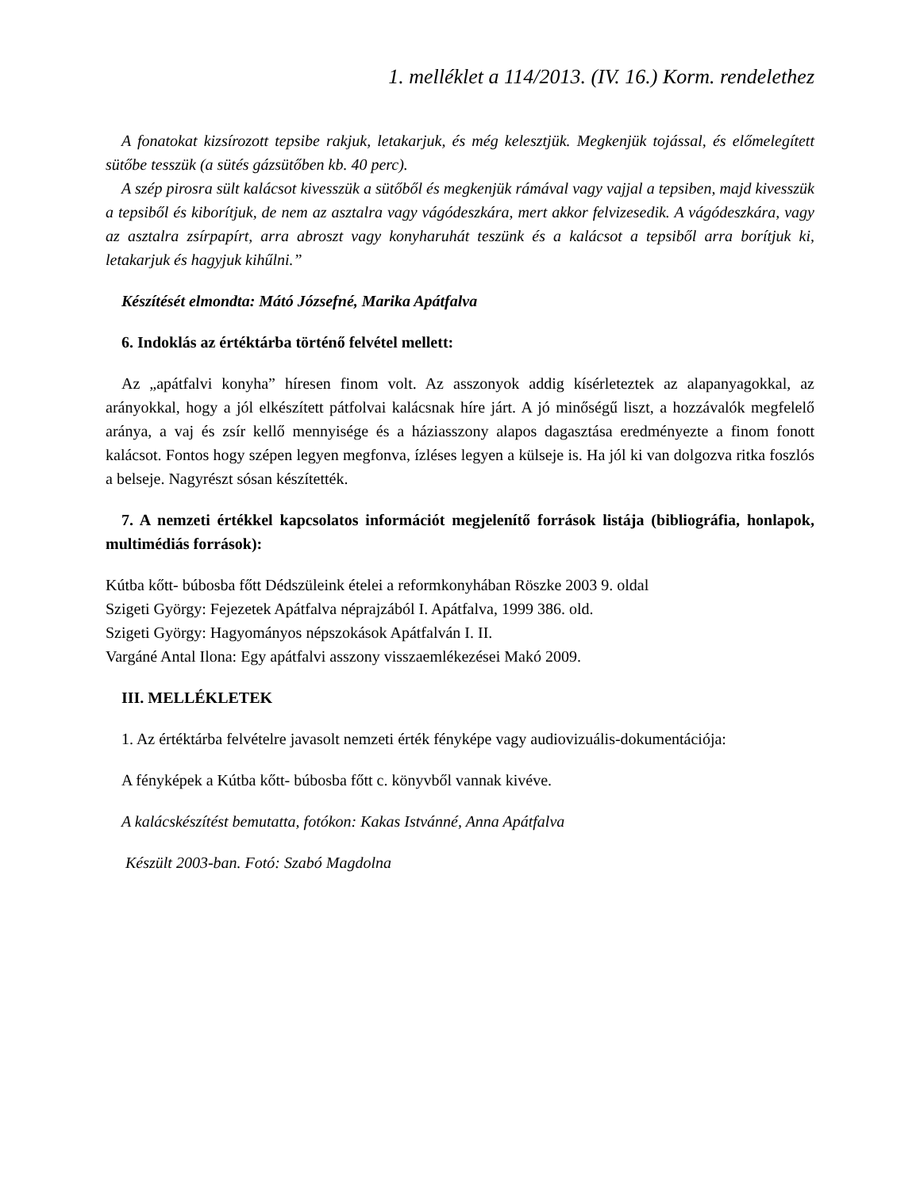1. melléklet a 114/2013. (IV. 16.) Korm. rendelethez
A fonatokat kizsírozott tepsibe rakjuk, letakarjuk, és még kelesztjük. Megkenjük tojással, és előmelegített sütőbe tesszük (a sütés gázsütőben kb. 40 perc).
A szép pirosra sült kalácsot kivesszük a sütőből és megkenjük rámával vagy vajjal a tepsiben, majd kivesszük a tepsiből és kiborítjuk, de nem az asztalra vagy vágódeszkára, mert akkor felvizesedik. A vágódeszkára, vagy az asztalra zsírpapírt, arra abroszt vagy konyharuhát teszünk és a kalácsot a tepsiből arra borítjuk ki, letakarjuk és hagyjuk kihűlni.”
Készítését elmondta: Mátó Józsefné, Marika Apátfalva
6. Indoklás az értéktárba történő felvétel mellett:
Az „apátfalvi konyha” híresen finom volt. Az asszonyok addig kísérleteztek az alapanyagokkal, az arányokkal, hogy a jól elkészített pátfolvai kalácsnak híre járt. A jó minőségű liszt, a hozzávalók megfelelő aránya, a vaj és zsír kellő mennyisége és a háziasszony alapos dagasztása eredményezte a finom fonott kalácsot. Fontos hogy szépen legyen megfonva, ízléses legyen a külseje is. Ha jól ki van dolgozva ritka foszlós a belseje. Nagyrészt sósan készítették.
7. A nemzeti értékkel kapcsolatos információt megjelenítő források listája (bibliográfia, honlapok, multimédiás források):
Kútba kőtt- búbosba főtt Dédszüleink ételei a reformkonyhában Röszke 2003 9. oldal
Szigeti György: Fejezetek Apátfalva néprajzából I. Apátfalva, 1999 386. old.
Szigeti György: Hagyományos népszokások Apátfalván I. II.
Vargáné Antal Ilona: Egy apátfalvi asszony visszaemlékezései Makó 2009.
III. MELLÉKLETEK
1. Az értéktárba felvételre javasolt nemzeti érték fényképe vagy audiovizuális-dokumentációja:
A fényképek a Kútba kőtt- búbosba főtt c. könyvből vannak kivéve.
A kalácskészítést bemutatta, fotókon: Kakas Istvánné, Anna Apátfalva
Készült 2003-ban. Fotó: Szabó Magdolna